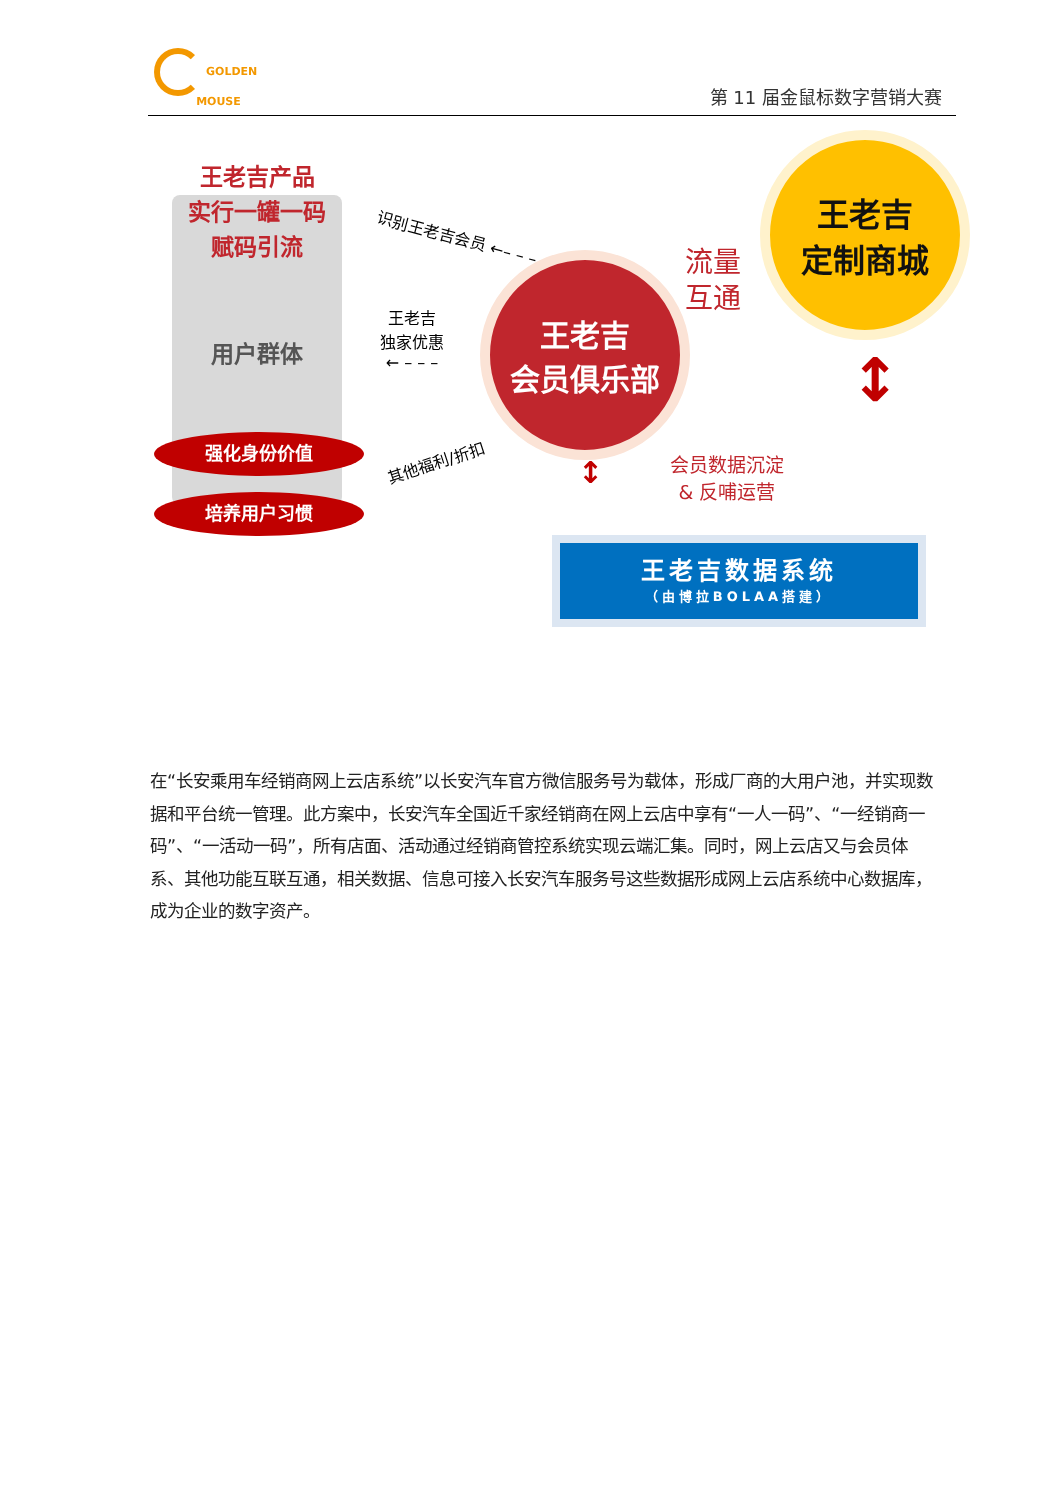GOLDEN
MOUSE
第 11 届金鼠标数字营销大赛
王老吉产品
实行一罐一码
赋码引流
用户群体
强化身份价值
培养用户习惯
识别王老吉会员 ←– – –
王老吉
独家优惠
← – – –
其他福利/折扣
王老吉
会员俱乐部
流量
互通
王老吉
定制商城
会员数据沉淀
& 反哺运营
↕
↕
王老吉数据系统
（由博拉BOLAA搭建）
在“长安乘用车经销商网上云店系统”以长安汽车官方微信服务号为载体，形成厂商的大用户池，并实现数据和平台统一管理。此方案中，长安汽车全国近千家经销商在网上云店中享有“一人一码”、“一经销商一码”、“一活动一码”，所有店面、活动通过经销商管控系统实现云端汇集。同时，网上云店又与会员体系、其他功能互联互通，相关数据、信息可接入长安汽车服务号这些数据形成网上云店系统中心数据库，成为企业的数字资产。